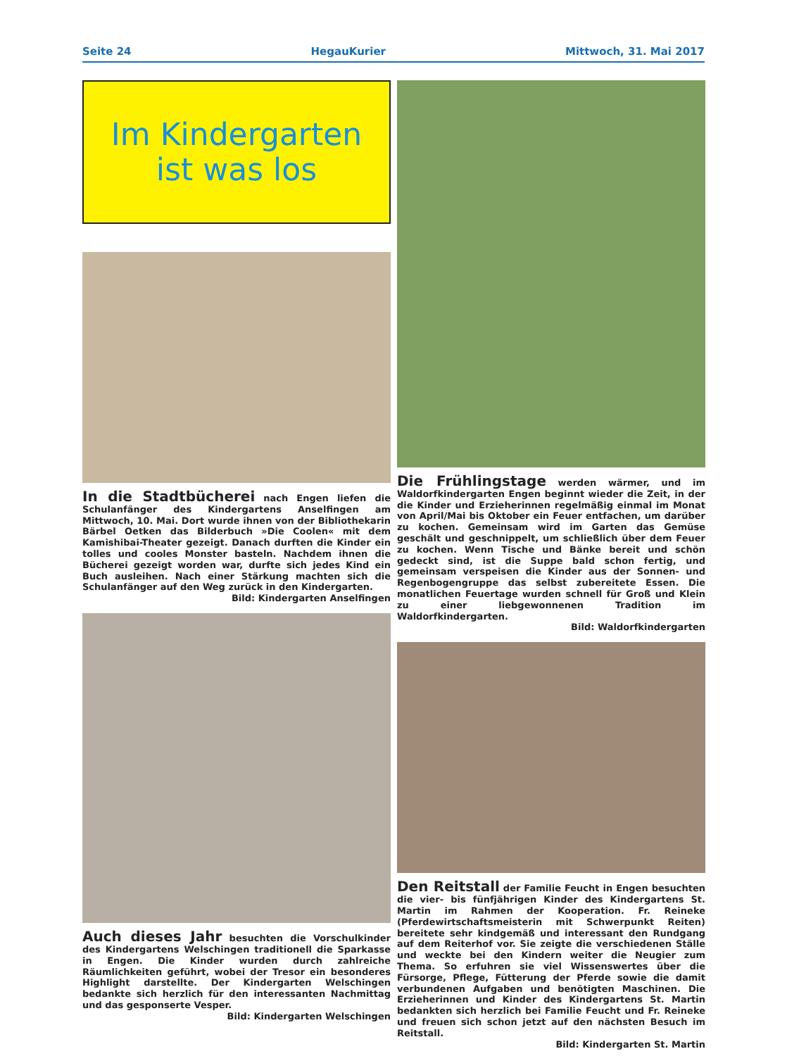Seite 24 HegauKurier Mittwoch, 31. Mai 2017
Im Kindergarten
ist was los
In die Stadtbücherei nach Engen liefen die Schulanfänger des Kindergartens Anselfingen am Mittwoch, 10. Mai. Dort wurde ihnen von der Bibliothekarin Bärbel Oetken das Bilderbuch »Die Coolen« mit dem Kamishibai-Theater gezeigt. Danach durften die Kinder ein tolles und cooles Monster basteln. Nachdem ihnen die Bücherei gezeigt worden war, durfte sich jedes Kind ein Buch ausleihen. Nach einer Stärkung machten sich die Schulanfänger auf den Weg zurück in den Kindergarten.
Bild: Kindergarten Anselfingen
Auch dieses Jahr besuchten die Vorschulkinder des Kindergartens Welschingen traditionell die Sparkasse in Engen. Die Kinder wurden durch zahlreiche Räumlichkeiten geführt, wobei der Tresor ein besonderes Highlight darstellte. Der Kindergarten Welschingen bedankte sich herzlich für den interessanten Nachmittag und das gesponserte Vesper.
Bild: Kindergarten Welschingen
Die Frühlingstage werden wärmer, und im Waldorfkindergarten Engen beginnt wieder die Zeit, in der die Kinder und Erzieherinnen regelmäßig einmal im Monat von April/Mai bis Oktober ein Feuer entfachen, um darüber zu kochen. Gemeinsam wird im Garten das Gemüse geschält und geschnippelt, um schließlich über dem Feuer zu kochen. Wenn Tische und Bänke bereit und schön gedeckt sind, ist die Suppe bald schon fertig, und gemeinsam verspeisen die Kinder aus der Sonnen- und Regenbogengruppe das selbst zubereitete Essen. Die monatlichen Feuertage wurden schnell für Groß und Klein zu einer liebgewonnenen Tradition im Waldorfkindergarten.
Bild: Waldorfkindergarten
Den Reitstall der Familie Feucht in Engen besuchten die vier- bis fünfjährigen Kinder des Kindergartens St. Martin im Rahmen der Kooperation. Fr. Reineke (Pferdewirtschaftsmeisterin mit Schwerpunkt Reiten) bereitete sehr kindgemäß und interessant den Rundgang auf dem Reiterhof vor. Sie zeigte die verschiedenen Ställe und weckte bei den Kindern weiter die Neugier zum Thema. So erfuhren sie viel Wissenswertes über die Fürsorge, Pflege, Fütterung der Pferde sowie die damit verbundenen Aufgaben und benötigten Maschinen. Die Erzieherinnen und Kinder des Kindergartens St. Martin bedankten sich herzlich bei Familie Feucht und Fr. Reineke und freuen sich schon jetzt auf den nächsten Besuch im Reitstall.
Bild: Kindergarten St. Martin